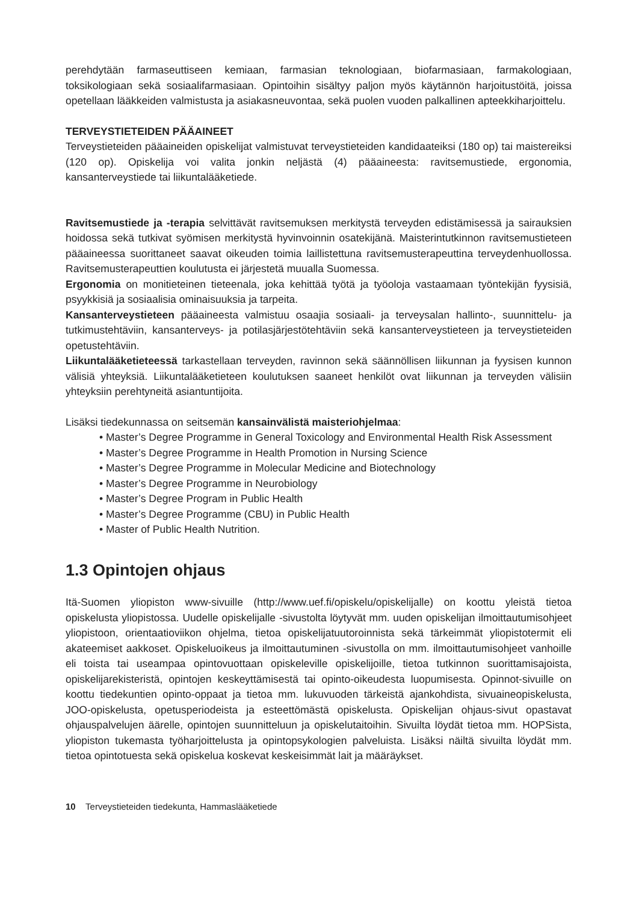perehdytään farmaseuttiseen kemiaan, farmasian teknologiaan, biofarmasiaan, farmakologiaan, toksikologiaan sekä sosiaalifarmasiaan. Opintoihin sisältyy paljon myös käytännön harjoitustöitä, joissa opetellaan lääkkeiden valmistusta ja asiakasneuvontaa, sekä puolen vuoden palkallinen apteekkiharjoittelu.
TERVEYSTIETEIDEN PÄÄAINEET
Terveystieteiden pääaineiden opiskelijat valmistuvat terveystieteiden kandidaateiksi (180 op) tai maistereiksi (120 op). Opiskelija voi valita jonkin neljästä (4) pääaineesta: ravitsemustiede, ergonomia, kansanterveystiede tai liikuntalääketiede.
Ravitsemustiede ja -terapia selvittävät ravitsemuksen merkitystä terveyden edistämisessä ja sairauksien hoidossa sekä tutkivat syömisen merkitystä hyvinvoinnin osatekijänä. Maisterintutkinnon ravitsemustieteen pääaineessa suorittaneet saavat oikeuden toimia laillistettuna ravitsemusterapeuttina terveydenhuollossa. Ravitsemusterapeuttien koulutusta ei järjestetä muualla Suomessa.
Ergonomia on monitieteinen tieteenala, joka kehittää työtä ja työoloja vastaamaan työntekijän fyysisiä, psyykkisiä ja sosiaalisia ominaisuuksia ja tarpeita.
Kansanterveystieteen pääaineesta valmistuu osaajia sosiaali- ja terveysalan hallinto-, suunnittelu- ja tutkimustehtäviin, kansanterveys- ja potilasjärjestötehtäviin sekä kansanterveystieteen ja terveystieteiden opetustehtäviin.
Liikuntalääketieteessä tarkastellaan terveyden, ravinnon sekä säännöllisen liikunnan ja fyysisen kunnon välisiä yhteyksiä. Liikuntalääketieteen koulutuksen saaneet henkilöt ovat liikunnan ja terveyden välisiin yhteyksiin perehtyneitä asiantuntijoita.
Lisäksi tiedekunnassa on seitsemän kansainvälistä maisteriohjelmaa:
• Master’s Degree Programme in General Toxicology and Environmental Health Risk Assessment
• Master’s Degree Programme in Health Promotion in Nursing Science
• Master’s Degree Programme in Molecular Medicine and Biotechnology
• Master’s Degree Programme in Neurobiology
• Master’s Degree Program in Public Health
• Master’s Degree Programme (CBU) in Public Health
• Master of Public Health Nutrition.
1.3 Opintojen ohjaus
Itä-Suomen yliopiston www-sivuille (http://www.uef.fi/opiskelu/opiskelijalle) on koottu yleistä tietoa opiskelusta yliopistossa. Uudelle opiskelijalle -sivustolta löytyvät mm. uuden opiskelijan ilmoittautumisohjeet yliopistoon, orientaatioviikon ohjelma, tietoa opiskelijatuutoroinnista sekä tärkeimmät yliopistotermit eli akateemiset aakkoset. Opiskeluoikeus ja ilmoittautuminen -sivustolla on mm. ilmoittautumisohjeet vanhoille eli toista tai useampaa opintovuottaan opiskeleville opiskelijoille, tietoa tutkinnon suorittamisajoista, opiskelijarekisteristä, opintojen keskeyttämisestä tai opinto-oikeudesta luopumisesta. Opinnot-sivuille on koottu tiedekuntien opinto-oppaat ja tietoa mm. lukuvuoden tärkeistä ajankohdista, sivuaineopiskelusta, JOO-opiskelusta, opetusperiodeista ja esteettömästä opiskelusta. Opiskelijan ohjaus-sivut opastavat ohjauspalvelujen äärelle, opintojen suunnitteluun ja opiskelutaitoihin. Sivuilta löydät tietoa mm. HOPSista, yliopiston tukemasta työharjoittelusta ja opintopsykologien palveluista. Lisäksi näiltä sivuilta löydät mm. tietoa opintotuesta sekä opiskelua koskevat keskeisimmät lait ja määräykset.
10 Terveystieteiden tiedekunta, Hammaslääketiede